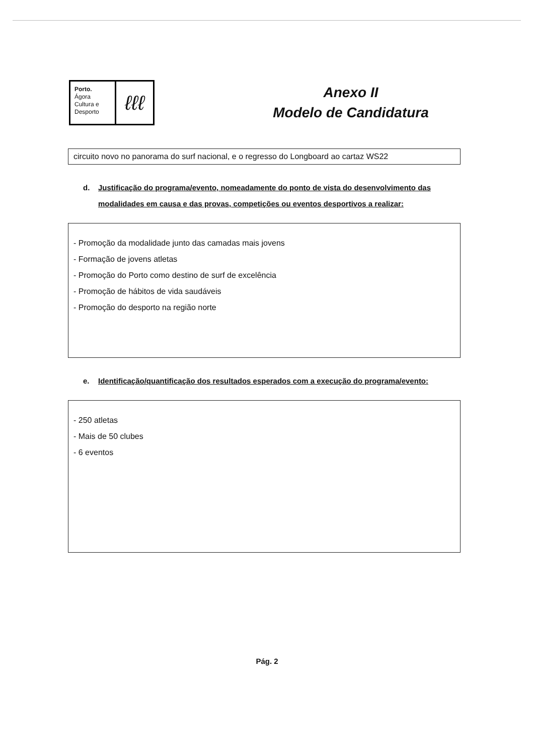Porto.
Ágora
Cultura e
Desporto
ℓℓℓ
Anexo II
Modelo de Candidatura
circuito novo no panorama do surf nacional, e o regresso do Longboard ao cartaz WS22
d. Justificação do programa/evento, nomeadamente do ponto de vista do desenvolvimento das modalidades em causa e das provas, competições ou eventos desportivos a realizar:
- Promoção da modalidade junto das camadas mais jovens
- Formação de jovens atletas
- Promoção do Porto como destino de surf de excelência
- Promoção de hábitos de vida saudáveis
- Promoção do desporto na região norte
e. Identificação/quantificação dos resultados esperados com a execução do programa/evento:
- 250 atletas
- Mais de 50 clubes
- 6 eventos
Pág. 2